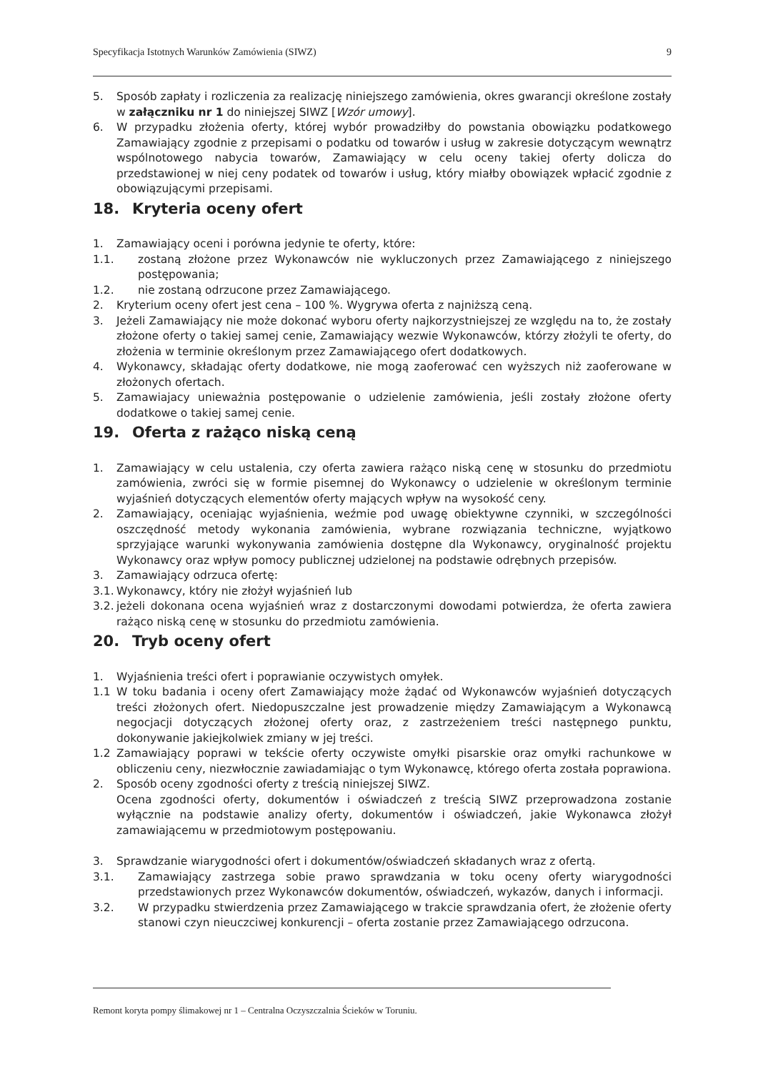Specyfikacja Istotnych Warunków Zamówienia (SIWZ) 9
5. Sposób zapłaty i rozliczenia za realizację niniejszego zamówienia, okres gwarancji określone zostały w załączniku nr 1 do niniejszej SIWZ [Wzór umowy].
6. W przypadku złożenia oferty, której wybór prowadziłby do powstania obowiązku podatkowego Zamawiający zgodnie z przepisami o podatku od towarów i usług w zakresie dotyczącym wewnątrz wspólnotowego nabycia towarów, Zamawiający w celu oceny takiej oferty dolicza do przedstawionej w niej ceny podatek od towarów i usług, który miałby obowiązek wpłacić zgodnie z obowiązującymi przepisami.
18. Kryteria oceny ofert
1. Zamawiający oceni i porówna jedynie te oferty, które:
1.1. zostaną złożone przez Wykonawców nie wykluczonych przez Zamawiającego z niniejszego postępowania;
1.2. nie zostaną odrzucone przez Zamawiającego.
2. Kryterium oceny ofert jest cena – 100 %. Wygrywa oferta z najniższą ceną.
3. Jeżeli Zamawiający nie może dokonać wyboru oferty najkorzystniejszej ze względu na to, że zostały złożone oferty o takiej samej cenie, Zamawiający wezwie Wykonawców, którzy złożyli te oferty, do złożenia w terminie określonym przez Zamawiającego ofert dodatkowych.
4. Wykonawcy, składając oferty dodatkowe, nie mogą zaoferować cen wyższych niż zaoferowane w złożonych ofertach.
5. Zamawiajacy unieważnia postępowanie o udzielenie zamówienia, jeśli zostały złożone oferty dodatkowe o takiej samej cenie.
19. Oferta z rażąco niską ceną
1. Zamawiający w celu ustalenia, czy oferta zawiera rażąco niską cenę w stosunku do przedmiotu zamówienia, zwróci się w formie pisemnej do Wykonawcy o udzielenie w określonym terminie wyjaśnień dotyczących elementów oferty mających wpływ na wysokość ceny.
2. Zamawiający, oceniając wyjaśnienia, weźmie pod uwagę obiektywne czynniki, w szczególności oszczędność metody wykonania zamówienia, wybrane rozwiązania techniczne, wyjątkowo sprzyjające warunki wykonywania zamówienia dostępne dla Wykonawcy, oryginalność projektu Wykonawcy oraz wpływ pomocy publicznej udzielonej na podstawie odrębnych przepisów.
3. Zamawiający odrzuca ofertę:
3.1. Wykonawcy, który nie złożył wyjaśnień lub
3.2. jeżeli dokonana ocena wyjaśnień wraz z dostarczonymi dowodami potwierdza, że oferta zawiera rażąco niską cenę w stosunku do przedmiotu zamówienia.
20. Tryb oceny ofert
1. Wyjaśnienia treści ofert i poprawianie oczywistych omyłek.
1.1 W toku badania i oceny ofert Zamawiający może żądać od Wykonawców wyjaśnień dotyczących treści złożonych ofert. Niedopuszczalne jest prowadzenie między Zamawiającym a Wykonawcą negocjacji dotyczących złożonej oferty oraz, z zastrzeżeniem treści następnego punktu, dokonywanie jakiejkolwiek zmiany w jej treści.
1.2 Zamawiający poprawi w tekście oferty oczywiste omyłki pisarskie oraz omyłki rachunkowe w obliczeniu ceny, niezwłocznie zawiadamiając o tym Wykonawcę, którego oferta została poprawiona.
2. Sposób oceny zgodności oferty z treścią niniejszej SIWZ.
Ocena zgodności oferty, dokumentów i oświadczeń z treścią SIWZ przeprowadzona zostanie wyłącznie na podstawie analizy oferty, dokumentów i oświadczeń, jakie Wykonawca złożył zamawiającemu w przedmiotowym postępowaniu.
3. Sprawdzanie wiarygodności ofert i dokumentów/oświadczeń składanych wraz z ofertą.
3.1. Zamawiający zastrzega sobie prawo sprawdzania w toku oceny oferty wiarygodności przedstawionych przez Wykonawców dokumentów, oświadczeń, wykazów, danych i informacji.
3.2. W przypadku stwierdzenia przez Zamawiającego w trakcie sprawdzania ofert, że złożenie oferty stanowi czyn nieuczciwej konkurencji – oferta zostanie przez Zamawiającego odrzucona.
Remont koryta pompy ślimakowej nr 1 – Centralna Oczyszczalnia Ścieków w Toruniu.